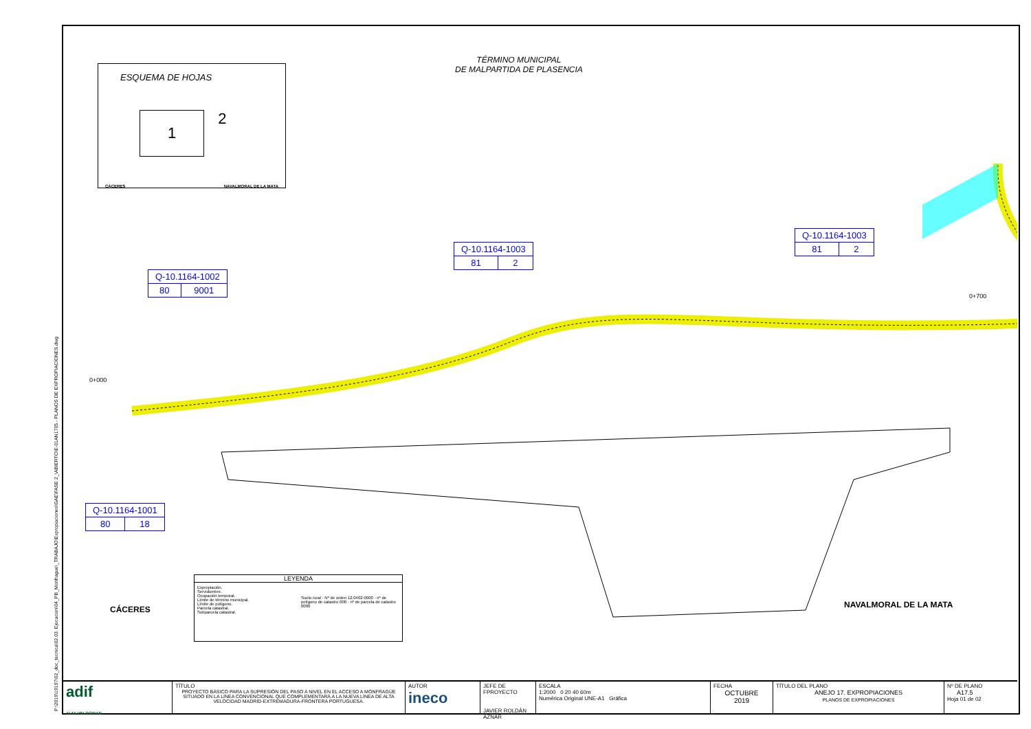ESQUEMA DE HOJAS
1 2
CÁCERES NAVALMORAL DE LA MATA
TÉRMINO MUNICIPAL
DE MALPARTIDA DE PLASENCIA
| Q-10.1164-1002 | |
| 80 | 9001 |
| Q-10.1164-1003 | |
| 81 | 2 |
| Q-10.1164-1003 | |
| 81 | 2 |
| Q-10.1164-1001 | |
| 80 | 18 |
0+000
0+700
CÁCERES NAVALMORAL DE LA MATA
LEYENDA
Expropiación.
Servidumbre.
Ocupación temporal.
Límite de término municipal.
Límite de polígono.
Parcela catastral.
Subparcela catastral.
Suelo rural · Nº de orden 12.0402-0000 · nº de polígono de catastro 000 · nº de parcela de catastro 0000
adif
ALTA VELOCIDAD
TÍTULO
PROYECTO BÁSICO PARA LA SUPRESIÓN DEL PASO A NIVEL EN EL ACCESO A MONFRAGÜE SITUADO EN LA LÍNEA CONVENCIONAL QUE COMPLEMENTARÁ A LA NUEVA LÍNEA DE ALTA VELOCIDAD MADRID-EXTREMADURA-FRONTERA PORTUGUESA.
AUTOR
ineco
JEFE DE FPROYECTO
JAVIER ROLDÁN AZNAR
ESCALA
1:2000 0 20 40 60m
Numérica Original UNE-A1 Gráfica
FECHA
OCTUBRE
2019
TÍTULO DEL PLANO
ANEJO 17. EXPROPIACIONES
PLANOS DE EXPROPIACIONES
Nº DE PLANO
A17.5
Hoja 01 de 02
P:\2019\19197\02_doc_tecnica\02.03. Ejecucion\04_PB_Monfrague\_TRABAJO\Expropiaciones\GAE\FASE 2_\ABIERTO\E-01AN1705.- PLANOS DE EXPROPIACIONES.dwg